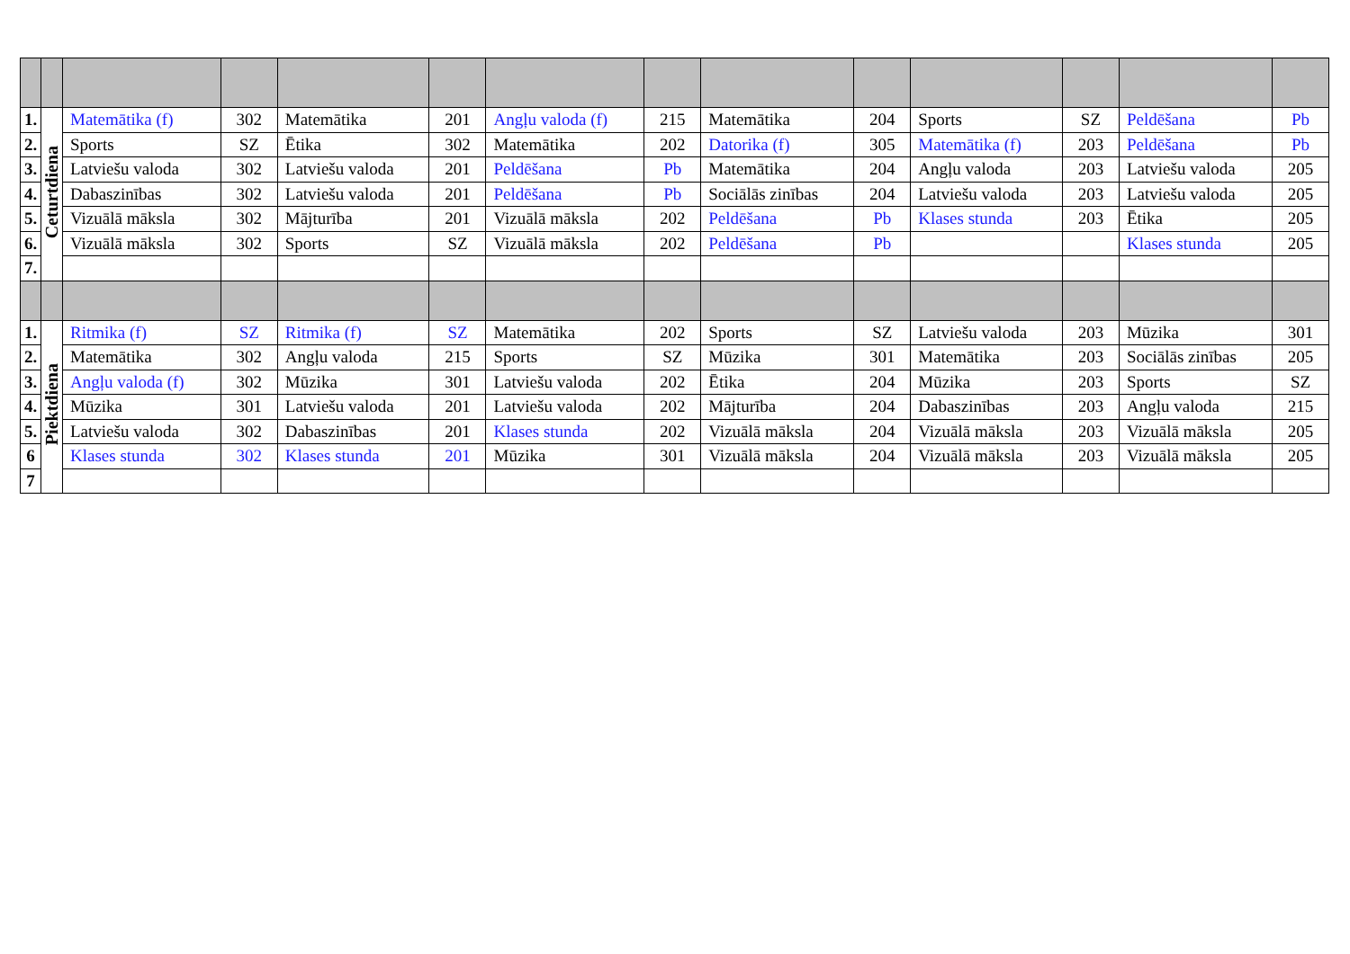| 1. | Ceturtdiena | Matemātika (f) | 302 | Matemātika | 201 | Angļu valoda (f) | 215 | Matemātika | 204 | Sports | SZ | Peldēšana | Pb |
| 2. | | Sports | SZ | Ētika | 302 | Matemātika | 202 | Datorika (f) | 305 | Matemātika (f) | 203 | Peldēšana | Pb |
| 3. | | Latviešu valoda | 302 | Latviešu valoda | 201 | Peldēšana | Pb | Matemātika | 204 | Angļu valoda | 203 | Latviešu valoda | 205 |
| 4. | | Dabaszinības | 302 | Latviešu valoda | 201 | Peldēšana | Pb | Sociālās zinības | 204 | Latviešu valoda | 203 | Latviešu valoda | 205 |
| 5. | | Vizuālā māksla | 302 | Mājturība | 201 | Vizuālā māksla | 202 | Peldēšana | Pb | Klases stunda | 203 | Ētika | 205 |
| 6. | | Vizuālā māksla | 302 | Sports | SZ | Vizuālā māksla | 202 | Peldēšana | Pb | | | Klases stunda | 205 |
| 7. | | | | | | | | | | | | | |
| 1. | Piektdiena | Ritmika (f) | SZ | Ritmika (f) | SZ | Matemātika | 202 | Sports | SZ | Latviešu valoda | 203 | Mūzika | 301 |
| 2. | | Matemātika | 302 | Angļu valoda | 215 | Sports | SZ | Mūzika | 301 | Matemātika | 203 | Sociālās zinības | 205 |
| 3. | | Angļu valoda (f) | 302 | Mūzika | 301 | Latviešu valoda | 202 | Ētika | 204 | Mūzika | 203 | Sports | SZ |
| 4. | | Mūzika | 301 | Latviešu valoda | 201 | Latviešu valoda | 202 | Mājturība | 204 | Dabaszinības | 203 | Angļu valoda | 215 |
| 5. | | Latviešu valoda | 302 | Dabaszinības | 201 | Klases stunda | 202 | Vizuālā māksla | 204 | Vizuālā māksla | 203 | Vizuālā māksla | 205 |
| 6 | | Klases stunda | 302 | Klases stunda | 201 | Mūzika | 301 | Vizuālā māksla | 204 | Vizuālā māksla | 203 | Vizuālā māksla | 205 |
| 7 | | | | | | | | | | | | | |